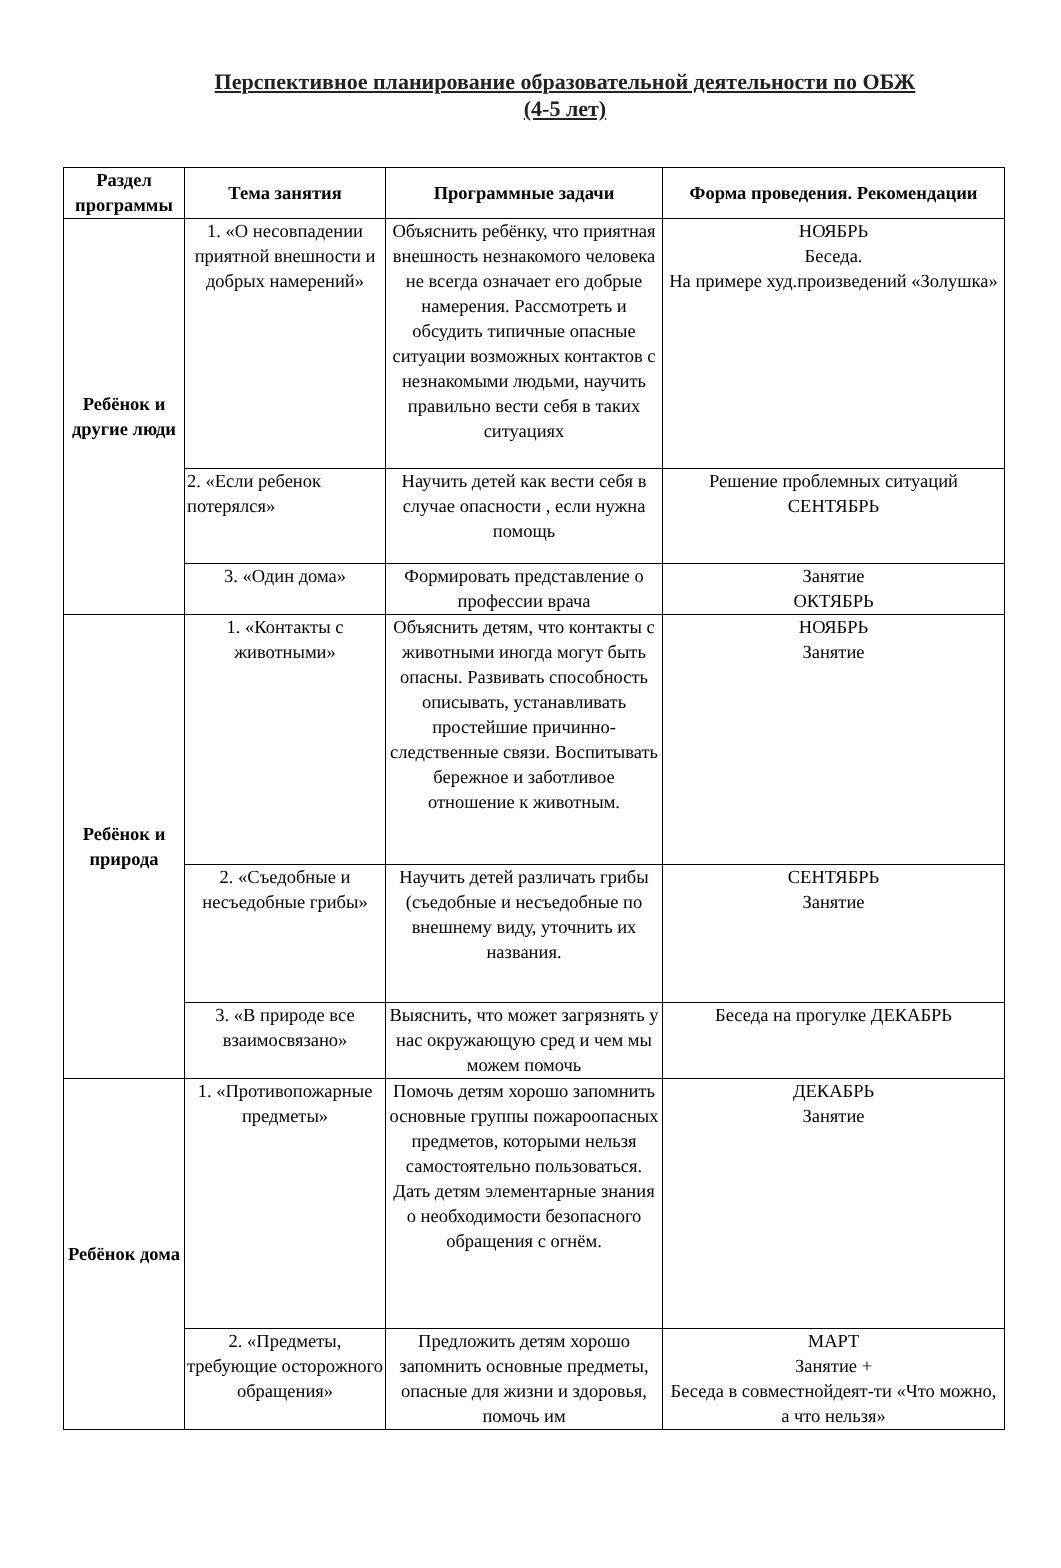Перспективное планирование образовательной деятельности по ОБЖ
(4-5 лет)
| Раздел программы | Тема занятия | Программные задачи | Форма проведения. Рекомендации |
| --- | --- | --- | --- |
| Ребёнок и другие люди | 1. «О несовпадении приятной внешности и добрых намерений» | Объяснить ребёнку, что приятная внешность незнакомого человека не всегда означает его добрые намерения. Рассмотреть и обсудить типичные опасные ситуации возможных контактов с незнакомыми людьми, научить правильно вести себя в таких ситуациях | НОЯБРЬ Беседа. На примере худ.произведений «Золушка» |
| | 2. «Если ребенок потерялся» | Научить детей как вести себя в случае опасности , если нужна помощь | Решение проблемных ситуаций СЕНТЯБРЬ |
| | 3. «Один дома» | Формировать представление о профессии врача | Занятие ОКТЯБРЬ |
| Ребёнок и природа | 1. «Контакты с животными» | Объяснить детям, что контакты с животными иногда могут быть опасны. Развивать способность описывать, устанавливать простейшие причинно-следственные связи. Воспитывать бережное и заботливое отношение к животным. | НОЯБРЬ Занятие |
| | 2. «Съедобные и несъедобные грибы» | Научить детей различать грибы (съедобные и несъедобные по внешнему виду, уточнить их названия. | СЕНТЯБРЬ Занятие |
| | 3. «В природе все взаимосвязано» | Выяснить, что может загрязнять у нас окружающую сред и чем мы можем помочь | Беседа на прогулке ДЕКАБРЬ |
| Ребёнок дома | 1. «Противопожарные предметы» | Помочь детям хорошо запомнить основные группы пожароопасных предметов, которыми нельзя самостоятельно пользоваться. Дать детям элементарные знания о необходимости безопасного обращения с огнём. | ДЕКАБРЬ Занятие |
| | 2. «Предметы, требующие осторожного обращения» | Предложить детям хорошо запомнить основные предметы, опасные для жизни и здоровья, помочь им | МАРТ Занятие + Беседа в совместнойдеят-ти «Что можно, а что нельзя» |